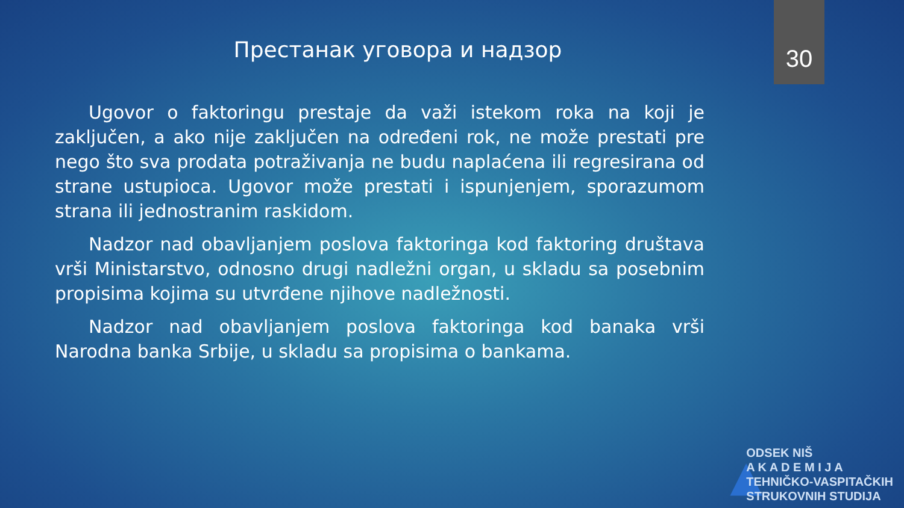30
Престанак уговора и надзор
Ugovor o faktoringu prestaje da važi istekom roka na koji je zaključen, a ako nije zaključen na određeni rok, ne može prestati pre nego što sva prodata potraživanja ne budu naplaćena ili regresirana od strane ustupioca. Ugovor može prestati i ispunjenjem, sporazumom strana ili jednostranim raskidom.
Nadzor nad obavljanjem poslova faktoringa kod faktoring društava vrši Ministarstvo, odnosno drugi nadležni organ, u skladu sa posebnim propisima kojima su utvrđene njihove nadležnosti.
Nadzor nad obavljanjem poslova faktoringa kod banaka vrši Narodna banka Srbije, u skladu sa propisima o bankama.
▲
ODSEK NIŠ
A K A D E M I J A
TEHNIČKO-VASPITAČKIH
STRUKOVNIH STUDIJA